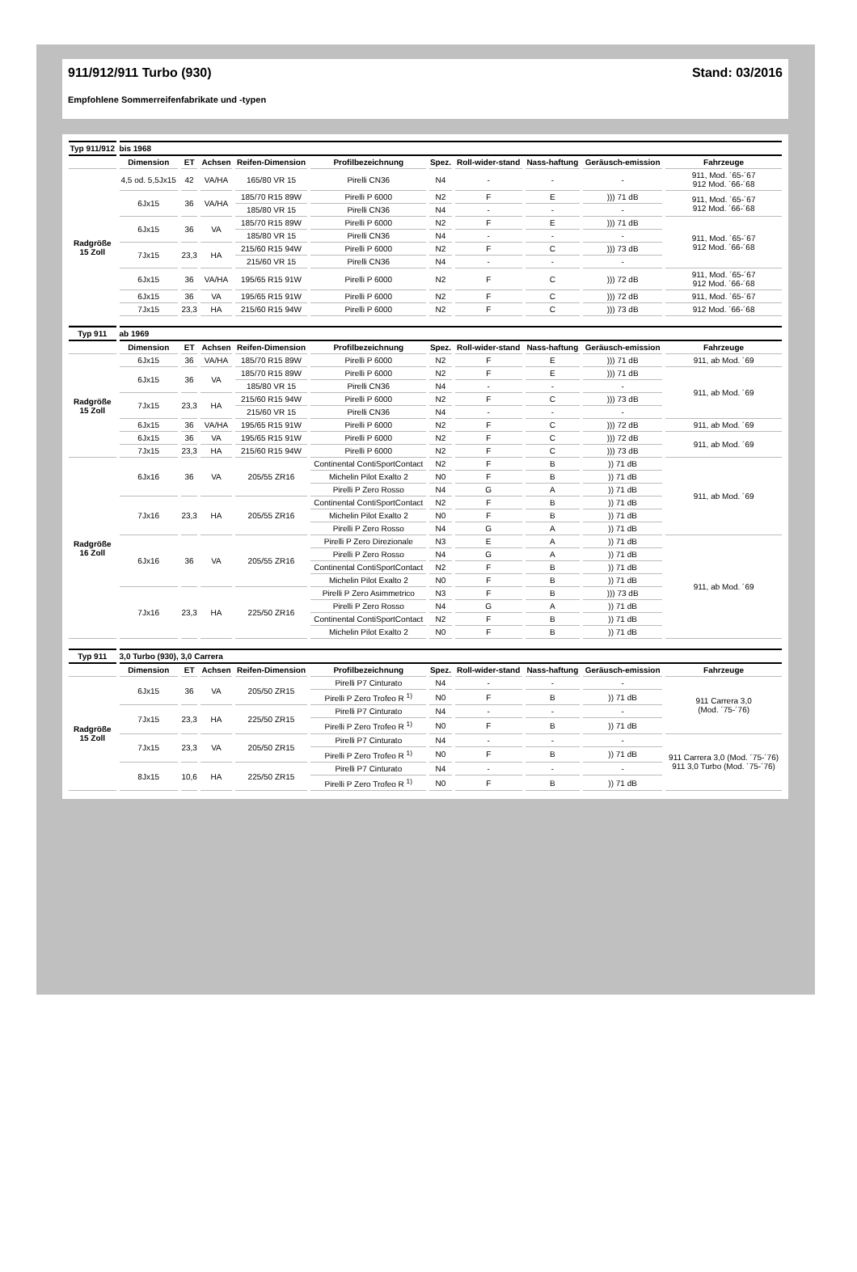911/912/911 Turbo (930) Stand: 03/2016
Empfohlene Sommerreifenfabrikate und -typen
| Typ 911/912 | bis 1968 | | | | | | | | | |
| | Dimension | ET | Achsen | Reifen-Dimension | Profilbezeichnung | Spez. | Roll-wider-stand | Nass-haftung | Geräusch-emission | Fahrzeuge |
| Radgröße 15 Zoll | 4,5 od. 5,5Jx15 | 42 | VA/HA | 165/80 VR 15 | Pirelli CN36 | N4 | - | - | - | 911, Mod. ´65-´67 912 Mod. ´66-´68 |
| | 6Jx15 | 36 | VA/HA | 185/70 R15 89W | Pirelli P 6000 | N2 | F | E | ))) 71 dB | 911, Mod. ´65-´67 912 Mod. ´66-´68 |
| | | | | 185/80 VR 15 | Pirelli CN36 | N4 | - | - | - | |
| | 6Jx15 | 36 | VA | 185/70 R15 89W | Pirelli P 6000 | N2 | F | E | ))) 71 dB | 911, Mod. ´65-´67 912 Mod. ´66-´68 |
| | | | | 185/80 VR 15 | Pirelli CN36 | N4 | - | - | - | |
| | 7Jx15 | 23,3 | HA | 215/60 R15 94W | Pirelli P 6000 | N2 | F | C | ))) 73 dB | |
| | | | | 215/60 VR 15 | Pirelli CN36 | N4 | - | - | - | |
| | 6Jx15 | 36 | VA/HA | 195/65 R15 91W | Pirelli P 6000 | N2 | F | C | ))) 72 dB | 911, Mod. ´65-´67 912 Mod. ´66-´68 |
| | 6Jx15 | 36 | VA | 195/65 R15 91W | Pirelli P 6000 | N2 | F | C | ))) 72 dB | 911, Mod. ´65-´67 |
| | 7Jx15 | 23,3 | HA | 215/60 R15 94W | Pirelli P 6000 | N2 | F | C | ))) 73 dB | 912 Mod. ´66-´68 |
| Typ 911 | ab 1969 | | | | | | | | | |
| | Dimension | ET | Achsen | Reifen-Dimension | Profilbezeichnung | Spez. | Roll-wider-stand | Nass-haftung | Geräusch-emission | Fahrzeuge |
| Radgröße 15 Zoll | 6Jx15 | 36 | VA/HA | 185/70 R15 89W | Pirelli P 6000 | N2 | F | E | ))) 71 dB | 911, ab Mod. ´69 |
| | 6Jx15 | 36 | VA | 185/70 R15 89W | Pirelli P 6000 | N2 | F | E | ))) 71 dB | 911, ab Mod. ´69 |
| | | | | 185/80 VR 15 | Pirelli CN36 | N4 | - | - | - | |
| | 7Jx15 | 23,3 | HA | 215/60 R15 94W | Pirelli P 6000 | N2 | F | C | ))) 73 dB | |
| | | | | 215/60 VR 15 | Pirelli CN36 | N4 | - | - | - | |
| | 6Jx15 | 36 | VA/HA | 195/65 R15 91W | Pirelli P 6000 | N2 | F | C | ))) 72 dB | 911, ab Mod. ´69 |
| | 6Jx15 | 36 | VA | 195/65 R15 91W | Pirelli P 6000 | N2 | F | C | ))) 72 dB | 911, ab Mod. ´69 |
| | 7Jx15 | 23,3 | HA | 215/60 R15 94W | Pirelli P 6000 | N2 | F | C | ))) 73 dB | |
| Radgröße 16 Zoll | 6Jx16 | 36 | VA | 205/55 ZR16 | Continental ContiSportContact | N2 | F | B | )) 71 dB | 911, ab Mod. ´69 |
| | | | | | Michelin Pilot Exalto 2 | N0 | F | B | )) 71 dB | |
| | | | | | Pirelli P Zero Rosso | N4 | G | A | )) 71 dB | |
| | 7Jx16 | 23,3 | HA | 205/55 ZR16 | Continental ContiSportContact | N2 | F | B | )) 71 dB | |
| | | | | | Michelin Pilot Exalto 2 | N0 | F | B | )) 71 dB | |
| | | | | | Pirelli P Zero Rosso | N4 | G | A | )) 71 dB | |
| | 6Jx16 | 36 | VA | 205/55 ZR16 | Pirelli P Zero Direzionale | N3 | E | A | )) 71 dB | 911, ab Mod. ´69 |
| | | | | | Pirelli P Zero Rosso | N4 | G | A | )) 71 dB | |
| | | | | | Continental ContiSportContact | N2 | F | B | )) 71 dB | |
| | | | | | Michelin Pilot Exalto 2 | N0 | F | B | )) 71 dB | |
| | 7Jx16 | 23,3 | HA | 225/50 ZR16 | Pirelli P Zero Asimmetrico | N3 | F | B | ))) 73 dB | |
| | | | | | Pirelli P Zero Rosso | N4 | G | A | )) 71 dB | |
| | | | | | Continental ContiSportContact | N2 | F | B | )) 71 dB | |
| | | | | | Michelin Pilot Exalto 2 | N0 | F | B | )) 71 dB | |
| Typ 911 | 3,0 Turbo (930), 3,0 Carrera | | | | | | | | | |
| | Dimension | ET | Achsen | Reifen-Dimension | Profilbezeichnung | Spez. | Roll-wider-stand | Nass-haftung | Geräusch-emission | Fahrzeuge |
| Radgröße 15 Zoll | 6Jx15 | 36 | VA | 205/50 ZR15 | Pirelli P7 Cinturato | N4 | - | - | - | 911 Carrera 3,0 (Mod. ´75-´76) |
| | | | | | Pirelli P Zero Trofeo R <sup>1)</sup> | N0 | F | B | )) 71 dB | |
| | 7Jx15 | 23,3 | HA | 225/50 ZR15 | Pirelli P7 Cinturato | N4 | - | - | - | |
| | | | | | Pirelli P Zero Trofeo R <sup>1)</sup> | N0 | F | B | )) 71 dB | |
| | 7Jx15 | 23,3 | VA | 205/50 ZR15 | Pirelli P7 Cinturato | N4 | - | - | - | 911 Carrera 3,0 (Mod. ´75-´76) 911 3,0 Turbo (Mod. ´75-´76) |
| | | | | | Pirelli P Zero Trofeo R <sup>1)</sup> | N0 | F | B | )) 71 dB | |
| | 8Jx15 | 10,6 | HA | 225/50 ZR15 | Pirelli P7 Cinturato | N4 | - | - | - | |
| | | | | | Pirelli P Zero Trofeo R <sup>1)</sup> | N0 | F | B | )) 71 dB | |